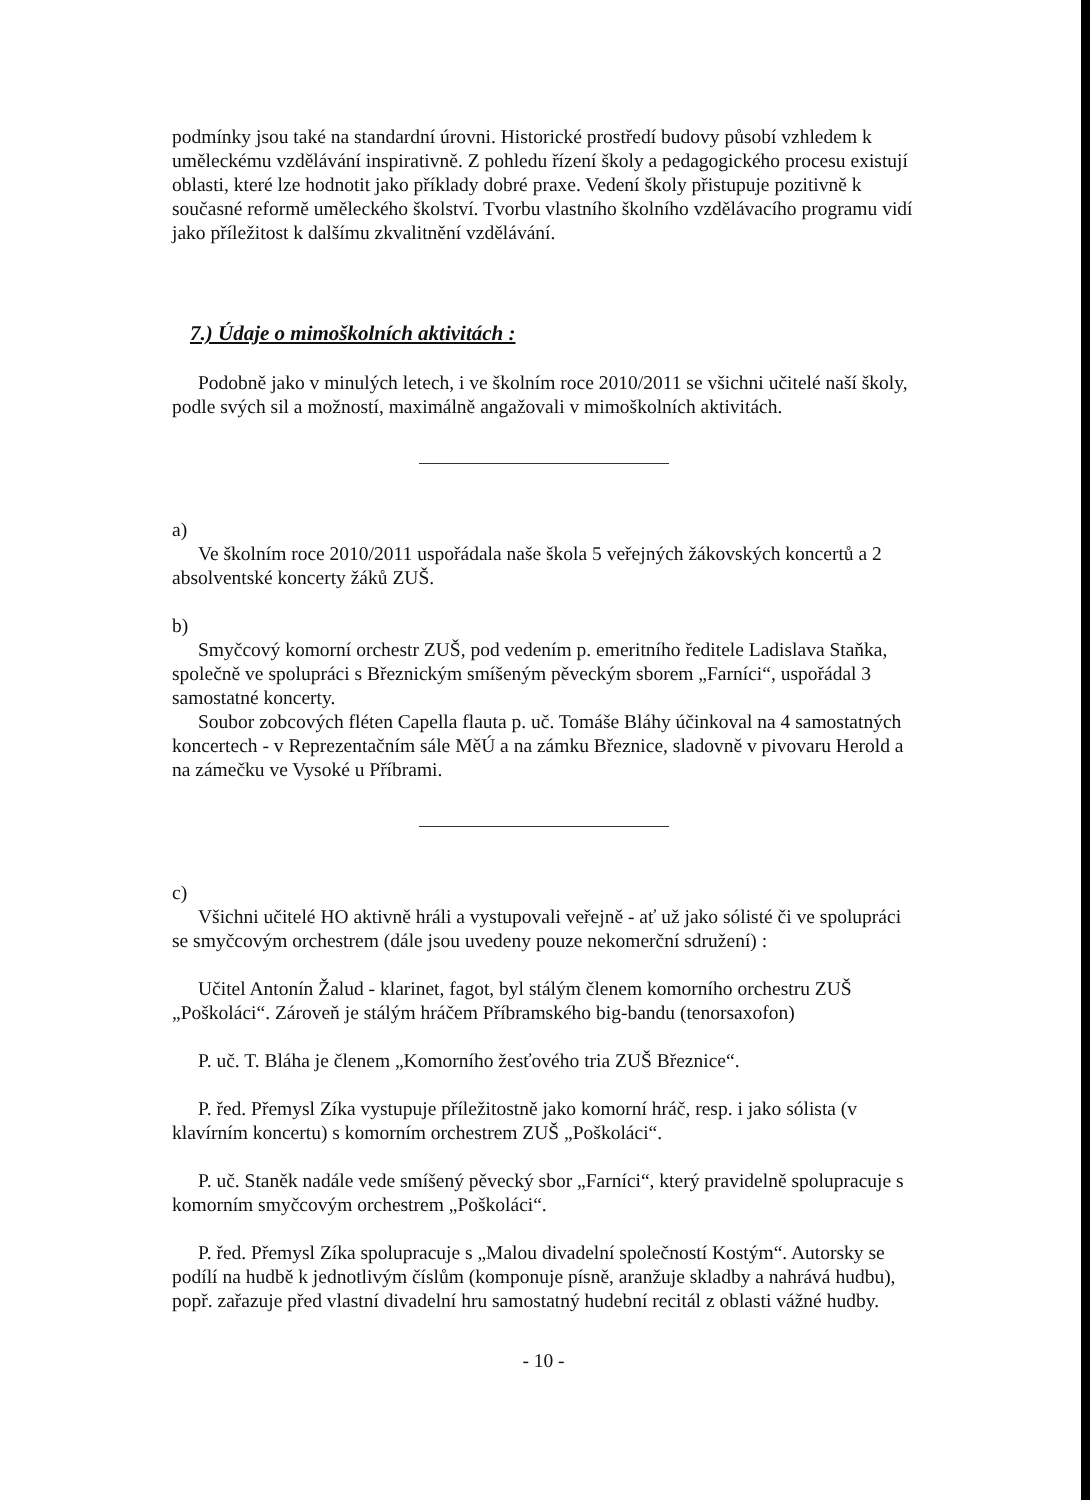podmínky jsou také na standardní úrovni. Historické prostředí budovy působí vzhledem k uměleckému vzdělávání inspirativně. Z pohledu řízení školy a pedagogického procesu existují oblasti, které lze hodnotit jako příklady dobré praxe. Vedení školy přistupuje pozitivně k současné reformě uměleckého školství. Tvorbu vlastního školního vzdělávacího programu vidí jako příležitost k dalšímu zkvalitnění vzdělávání.
7.) Údaje o mimoškolních aktivitách :
Podobně jako v minulých letech, i ve školním roce 2010/2011 se všichni učitelé naší školy, podle svých sil a možností, maximálně angažovali v mimoškolních aktivitách.
a)
Ve školním roce 2010/2011 uspořádala naše škola 5 veřejných žákovských koncertů a 2 absolventské koncerty žáků ZUŠ.
b)
Smyčcový komorní orchestr ZUŠ, pod vedením p. emeritního ředitele Ladislava Staňka, společně ve spolupráci s Březnickým smíšeným pěveckým sborem „Farníci“, uspořádal 3 samostatné koncerty.
Soubor zobcových fléten Capella flauta p. uč. Tomáše Bláhy účinkoval na 4 samostatných koncertech - v Reprezentačním sále MěÚ a na zámku Březnice, sladovně v pivovaru Herold a na zámečku ve Vysoké u Příbrami.
c)
Všichni učitelé HO aktivně hráli a vystupovali veřejně - ať už jako sólisté či ve spolupráci se smyčcovým orchestrem (dále jsou uvedeny pouze nekomerční sdružení) :
Učitel Antonín Žalud - klarinet, fagot, byl stálým členem komorního orchestru ZUŠ „Poškoláci“. Zároveň je stálým hráčem Příbramského big-bandu (tenorsaxofon)
P. uč. T. Bláha je členem „Komorního žesťového tria ZUŠ Březnice“.
P. řed. Přemysl Zíka vystupuje příležitostně jako komorní hráč, resp. i jako sólista (v klavírním koncertu) s komorním orchestrem ZUŠ „Poškoláci“.
P. uč. Staněk nadále vede smíšený pěvecký sbor „Farníci“, který pravidelně spolupracuje s komorním smyčcovým orchestrem „Poškoláci“.
P. řed. Přemysl Zíka spolupracuje s „Malou divadelní společností Kostým“. Autorsky se podílí na hudbě k jednotlivým číslům (komponuje písně, aranžuje skladby a nahrává hudbu), popř. zařazuje před vlastní divadelní hru samostatný hudební recitál z oblasti vážné hudby.
- 10 -